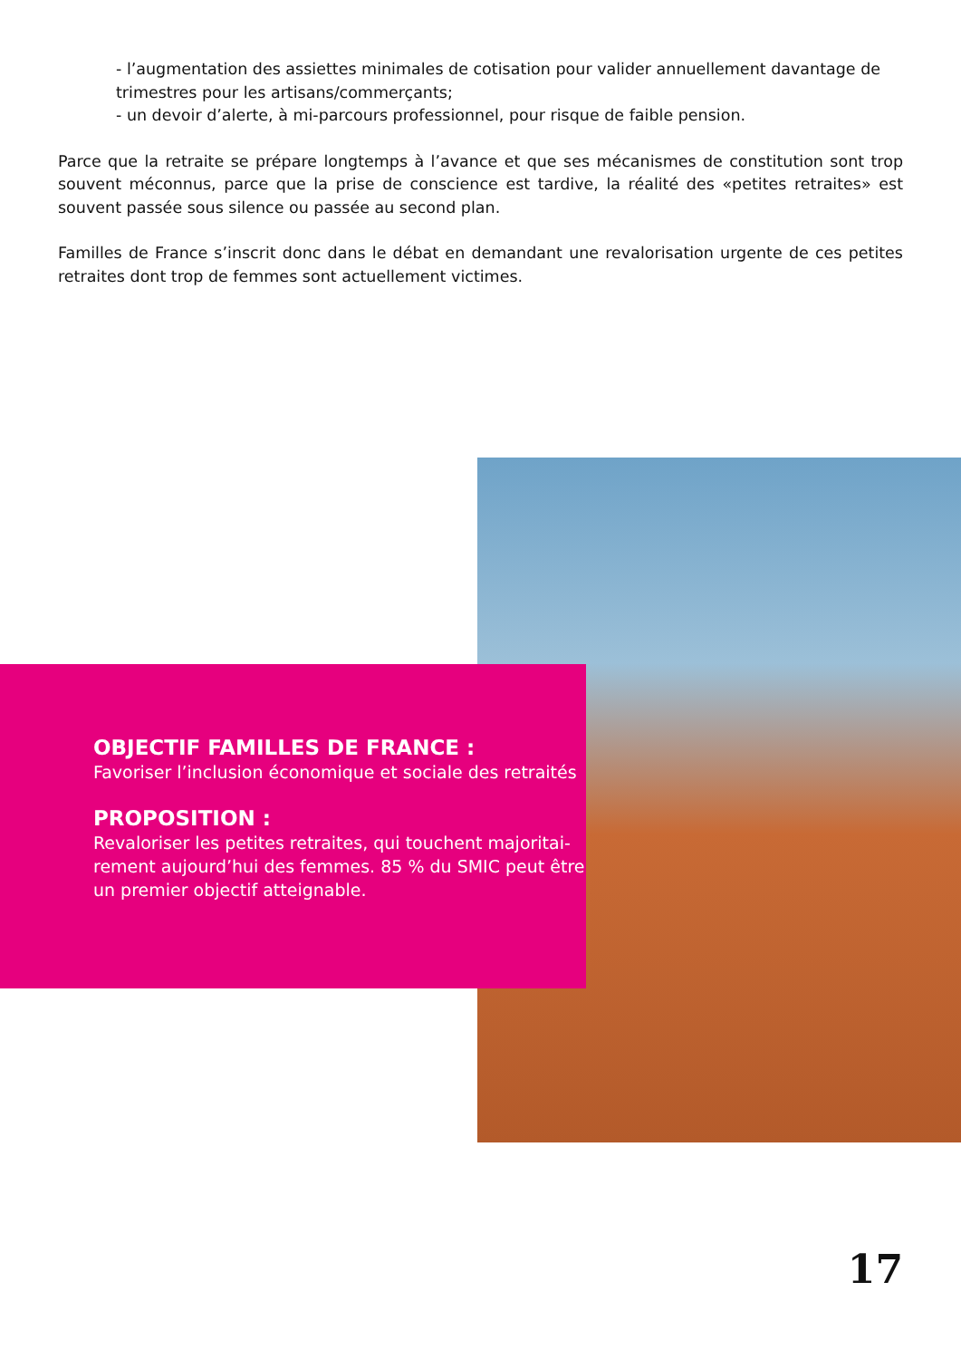- l’augmentation des assiettes minimales de cotisation pour valider annuellement davantage de trimestres pour les artisans/commerçants;
- un devoir d’alerte, à mi-parcours professionnel, pour risque de faible pension.
Parce que la retraite se prépare longtemps à l’avance et que ses mécanismes de constitution sont trop souvent méconnus, parce que la prise de conscience est tardive, la réalité des «petites retraites» est souvent passée sous silence ou passée au second plan.
Familles de France s’inscrit donc dans le débat en demandant une revalorisation urgente de ces petites retraites dont trop de femmes sont actuellement victimes.
OBJECTIF FAMILLES DE FRANCE :
Favoriser l’inclusion économique et sociale des retraités
PROPOSITION :
Revaloriser les petites retraites, qui touchent majoritai-rement aujourd’hui des femmes. 85 % du SMIC peut être un premier objectif atteignable.
17